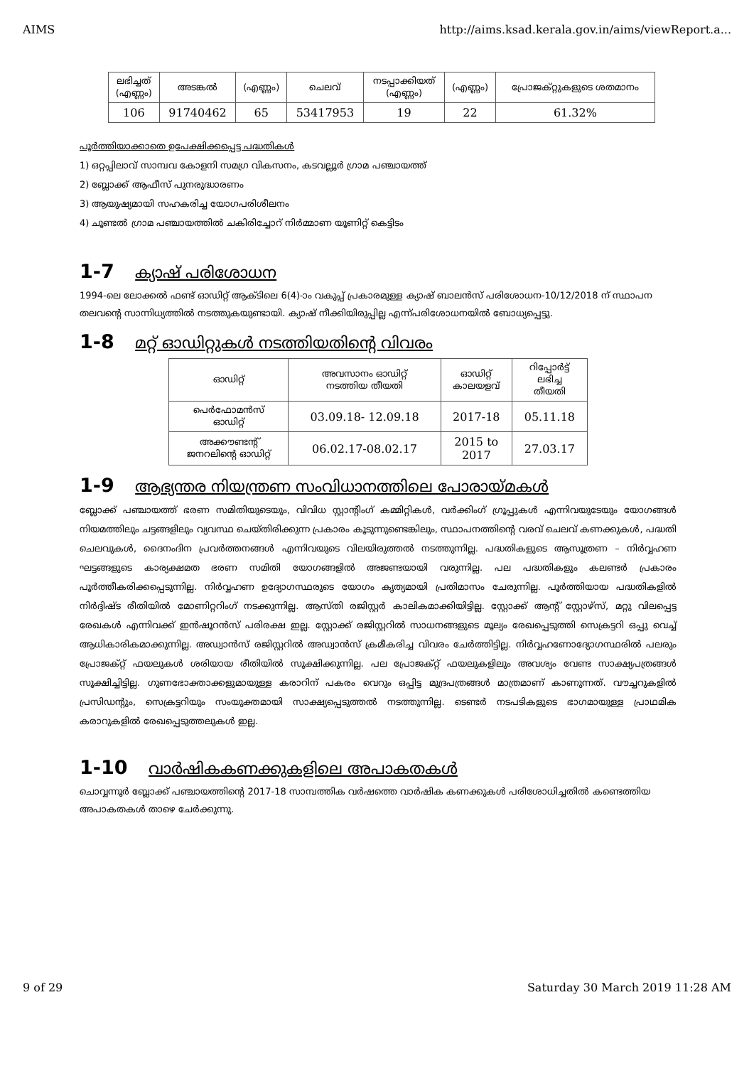AIMS http://aims.ksad.kerala.gov.in/aims/viewReport.a...
| ലഭിച്ചത് (എണ്ണം) | അടങ്കൽ | (എണ്ണം) | ചെലവ് | നടപ്പാക്കിയത് (എണ്ണം) | (എണ്ണം) | പ്രോജക്റ്റുകളുടെ ശതമാനം |
| --- | --- | --- | --- | --- | --- | --- |
| 106 | 91740462 | 65 | 53417953 | 19 | 22 | 61.32% |
പൂർത്തിയാക്കാതെ ഉപേക്ഷിക്കപ്പെട്ട പദ്ധതികൾ
1) ഒറ്റപ്പിലാവ് സാമ്പവ കോളനി സമഗ്ര വികസനം, കടവല്ലൂർ ഗ്രാമ പഞ്ചായത്ത്
2) ബ്ലോക്ക് ആഫീസ് പുനരുദ്ധാരണം
3) ആയുഷ്യമായി സഹകരിച്ച യോഗപരിശീലനം
4) ചൂണ്ടൽ ഗ്രാമ പഞ്ചായത്തിൽ ചകിരിച്ചോറ് നിർമ്മാണ യൂണിറ്റ് കെട്ടിടം
1-7 ക്യാഷ് പരിശോധന
1994-ലെ ലോക്കൽ ഫണ്ട് ഓഡിറ്റ് ആക്ടിലെ 6(4)-ാം വകുപ്പ് പ്രകാരമുള്ള ക്യാഷ് ബാലൻസ് പരിശോധന-10/12/2018 ന് സ്ഥാപന തലവന്റെ സാന്നിധ്യത്തിൽ നടത്തുകയുണ്ടായി. ക്യാഷ് നീക്കിയിരുപ്പില്ല എന്ന്പരിശോധനയിൽ ബോധ്യപ്പെട്ടു.
1-8 മറ്റ് ഓഡിറ്റുകൾ നടത്തിയതിന്റെ വിവരം
| ഓഡിറ്റ് | അവസാനം ഓഡിറ്റ് നടത്തിയ തീയതി | ഓഡിറ്റ് കാലയളവ് | റിപ്പോർട്ട് ലഭിച്ച തീയതി |
| --- | --- | --- | --- |
| പെർഫോമൻസ് ഓഡിറ്റ് | 03.09.18- 12.09.18 | 2017-18 | 05.11.18 |
| അക്കൗണ്ടന്റ് ജനറലിന്റെ ഓഡിറ്റ് | 06.02.17-08.02.17 | 2015 to 2017 | 27.03.17 |
1-9 ആഭ്യന്തര നിയന്ത്രണ സംവിധാനത്തിലെ പോരായ്മകൾ
ബ്ലോക്ക് പഞ്ചായത്ത് ഭരണ സമിതിയുടെയും, വിവിധ സ്റ്റാന്റിംഗ് കമ്മിറ്റികൾ, വർക്കിംഗ് ഗ്രൂപ്പുകൾ എന്നിവയുടേയും യോഗങ്ങൾ നിയമത്തിലും ചട്ടങ്ങളിലും വ്യവസ്ഥ ചെയ്തിരിക്കുന്ന പ്രകാരം കൂടുന്നുണ്ടെങ്കിലും, സ്ഥാപനത്തിന്റെ വരവ് ചെലവ് കണക്കുകൾ, പദ്ധതി ചെലവുകൾ, ദൈനംദിന പ്രവർത്തനങ്ങൾ എന്നിവയുടെ വിലയിരുത്തൽ നടത്തുന്നില്ല. പദ്ധതികളുടെ ആസൂത്രണ – നിർവ്വഹണ ഘട്ടങ്ങളുടെ കാര്യക്ഷമത ഭരണ സമിതി യോഗങ്ങളിൽ അജണ്ടയായി വരുന്നില്ല. പല പദ്ധതികളും കലണ്ടർ പ്രകാരം പൂർത്തീകരിക്കപ്പെടുന്നില്ല. നിർവ്വഹണ ഉദ്യോഗസ്ഥരുടെ യോഗം കൃത്യമായി പ്രതിമാസം ചേരുന്നില്ല. പൂർത്തിയായ പദ്ധതികളിൽ നിർദ്ദിഷ്ട രീതിയിൽ മോണിറ്ററിംഗ് നടക്കുന്നില്ല. ആസ്തി രജിസ്റ്റർ കാലികമാക്കിയിട്ടില്ല. സ്റ്റോക്ക് ആന്റ് സ്റ്റോഴ്സ്, മറ്റു വിലപ്പെട്ട രേഖകൾ എന്നിവക്ക് ഇൻഷൂറൻസ് പരിരക്ഷ ഇല്ല. സ്റ്റോക്ക് രജിസ്റ്ററിൽ സാധനങ്ങളുടെ മൂല്യം രേഖപ്പെടുത്തി സെക്രട്ടറി ഒപ്പു വെച്ച് ആധികാരികമാക്കുന്നില്ല. അഡ്വാൻസ് രജിസ്റ്ററിൽ അഡ്വാൻസ് ക്രമീകരിച്ച വിവരം ചേർത്തിട്ടില്ല. നിർവ്വഹണോദ്യോഗസ്ഥരിൽ പലരും പ്രോജക്റ്റ് ഫയലുകൾ ശരിയായ രീതിയിൽ സൂക്ഷിക്കുന്നില്ല. പല പ്രോജക്റ്റ് ഫയലുകളിലും അവശ്യം വേണ്ട സാക്ഷ്യപത്രങ്ങൾ സൂക്ഷിച്ചിട്ടില്ല. ഗുണഭോക്താക്കളുമായുള്ള കരാറിന് പകരം വെറും ഒപ്പിട്ട മുദ്രപത്രങ്ങൾ മാത്രമാണ് കാണുന്നത്. വൗച്ചറുകളിൽ പ്രസിഡന്റും, സെക്രട്ടറിയും സംയുക്തമായി സാക്ഷ്യപ്പെടുത്തൽ നടത്തുന്നില്ല. ടെണ്ടർ നടപടികളുടെ ഭാഗമായുള്ള പ്രാഥമിക കരാറുകളിൽ രേഖപ്പെടുത്തലുകൾ ഇല്ല.
1-10 വാർഷികകണക്കുകളിലെ അപാകതകൾ
ചൊവ്വന്നൂർ ബ്ലോക്ക് പഞ്ചായത്തിന്റെ 2017-18 സാമ്പത്തിക വർഷത്തെ വാർഷിക കണക്കുകൾ പരിശോധിച്ചതിൽ കണ്ടെത്തിയ അപാകതകൾ താഴെ ചേർക്കുന്നു.
9 of 29 Saturday 30 March 2019 11:28 AM